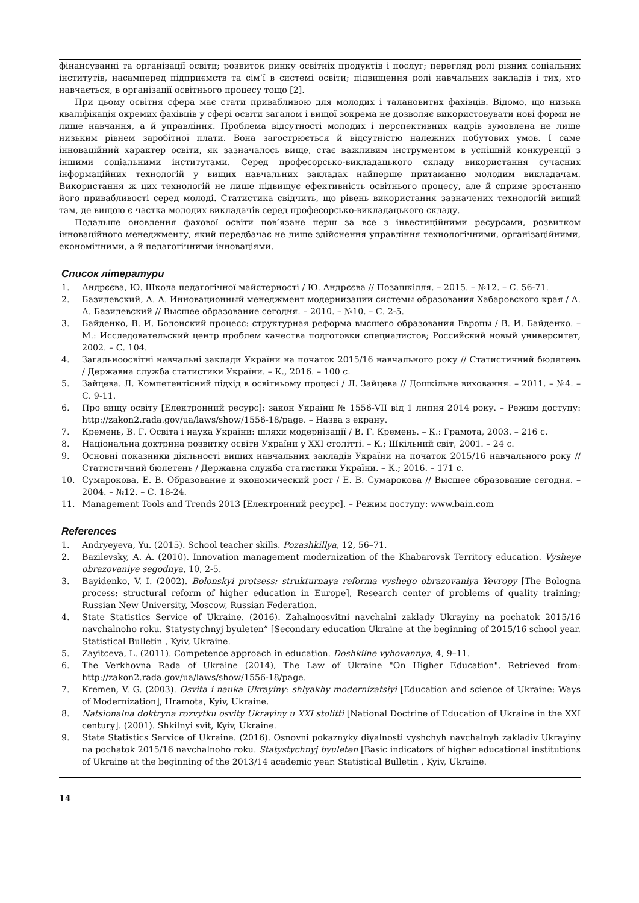фінансуванні та організації освіти; розвиток ринку освітніх продуктів і послуг; перегляд ролі різних соціальних інститутів, насамперед підприємств та сім’ї в системі освіти; підвищення ролі навчальних закладів і тих, хто навчається, в організації освітнього процесу тощо [2].
При цьому освітня сфера має стати привабливою для молодих і талановитих фахівців. Відомо, що низька кваліфікація окремих фахівців у сфері освіти загалом і вищої зокрема не дозволяє використовувати нові форми не лише навчання, а й управління. Проблема відсутності молодих і перспективних кадрів зумовлена не лише низьким рівнем заробітної плати. Вона загострюється й відсутністю належних побутових умов. І саме інноваційний характер освіти, як зазначалось вище, стає важливим інструментом в успішній конкуренції з іншими соціальними інститутами. Серед професорсько-викладацького складу використання сучасних інформаційних технологій у вищих навчальних закладах найперше притаманно молодим викладачам. Використання ж цих технологій не лише підвищує ефективність освітнього процесу, але й сприяє зростанню його привабливості серед молоді. Статистика свідчить, що рівень використання зазначених технологій вищий там, де вищою є частка молодих викладачів серед професорсько-викладацького складу.
Подальше оновлення фахової освіти пов’язане перш за все з інвестиційними ресурсами, розвитком інноваційного менеджменту, який передбачає не лише здійснення управління технологічними, організаційними, економічними, а й педагогічними інноваціями.
Список літератури
1. Андрєєва, Ю. Школа педагогічної майстерності / Ю. Андрєєва // Позашкілля. – 2015. – №12. – С. 56-71.
2. Базилевский, А. А. Инновационный менеджмент модернизации системы образования Хабаровского края / А. А. Базилевский // Высшее образование сегодня. – 2010. – №10. – С. 2-5.
3. Байденко, В. И. Болонский процесс: структурная реформа высшего образования Европы / В. И. Байденко. – М.: Исследовательский центр проблем качества подготовки специалистов; Российский новый университет, 2002. – С. 104.
4. Загальноосвітні навчальні заклади України на початок 2015/16 навчального року // Статистичний бюлетень / Державна служба статистики України. – К., 2016. – 100 с.
5. Зайцева. Л. Компетентісний підхід в освітньому процесі / Л. Зайцева // Дошкільне виховання. – 2011. – №4. – С. 9-11.
6. Про вищу освіту [Електронний ресурс]: закон України № 1556-VII від 1 липня 2014 року. – Режим доступу: http://zakon2.rada.gov/ua/laws/show/1556-18/page. – Назва з екрану.
7. Кремень, В. Г. Освіта і наука України: шляхи модернізації / В. Г. Кремень. – К.: Грамота, 2003. – 216 с.
8. Національна доктрина розвитку освіти України у ХХІ столітті. – К.; Шкільний світ, 2001. – 24 с.
9. Основні показники діяльності вищих навчальних закладів України на початок 2015/16 навчального року // Статистичний бюлетень / Державна служба статистики України. – К.; 2016. – 171 с.
10. Сумарокова, Е. В. Образование и экономический рост / Е. В. Сумарокова // Высшее образование сегодня. – 2004. – №12. – С. 18-24.
11. Management Tools and Trends 2013 [Електронний ресурс]. – Режим доступу: www.bain.com
References
1. Andryeyeva, Yu. (2015). School teacher skills. Pozashkillya, 12, 56–71.
2. Bazilevsky, A. A. (2010). Innovation management modernization of the Khabarovsk Territory education. Vysheye obrazovaniye segodnya, 10, 2-5.
3. Bayidenko, V. I. (2002). Bolonskyi protsess: strukturnaya reforma vyshego obrazovaniya Yevropy [The Bologna process: structural reform of higher education in Europe], Research center of problems of quality training; Russian New University, Moscow, Russian Federation.
4. State Statistics Service of Ukraine. (2016). Zahalnoosvitni navchalni zaklady Ukrayiny na pochatok 2015/16 navchalnoho roku. Statystychnyj byuleten” [Secondary education Ukraine at the beginning of 2015/16 school year. Statistical Bulletin , Kyiv, Ukraine.
5. Zayitceva, L. (2011). Competence approach in education. Doshkilne vyhovannya, 4, 9–11.
6. The Verkhovna Rada of Ukraine (2014), The Law of Ukraine "On Higher Education". Retrieved from: http://zakon2.rada.gov/ua/laws/show/1556-18/page.
7. Kremen, V. G. (2003). Osvita i nauka Ukrayiny: shlyakhy modernizatsiyi [Education and science of Ukraine: Ways of Modernization], Hramota, Kyiv, Ukraine.
8. Natsionalna doktryna rozvytku osvity Ukrayiny u XXI stolitti [National Doctrine of Education of Ukraine in the XXI century]. (2001). Shkilnyi svit, Kyiv, Ukraine.
9. State Statistics Service of Ukraine. (2016). Osnovni pokaznyky diyalnosti vyshchyh navchalnyh zakladiv Ukrayiny na pochatok 2015/16 navchalnoho roku. Statystychnyj byuleten [Basic indicators of higher educational institutions of Ukraine at the beginning of the 2013/14 academic year. Statistical Bulletin , Kyiv, Ukraine.
14